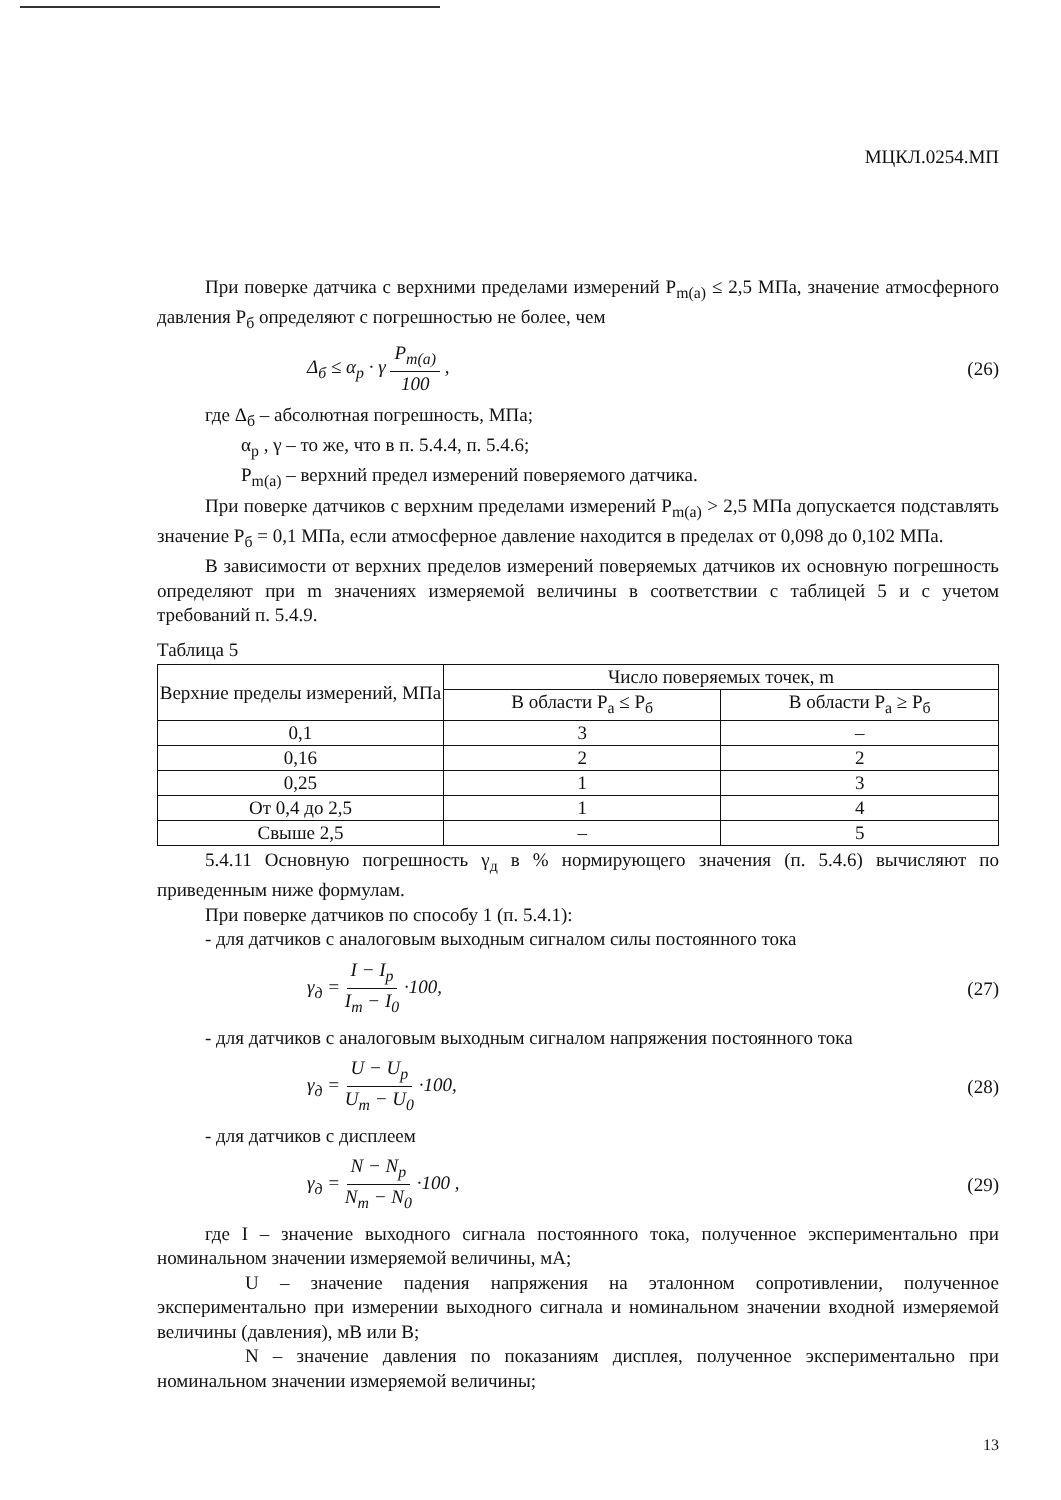МЦКЛ.0254.МП
При поверке датчика с верхними пределами измерений P<sub>m(a)</sub> ≤ 2,5 МПа, значение атмосферного давления P<sub>б</sub> определяют с погрешностью не более, чем
Δ<sub>б</sub> ≤ α<sub>p</sub> · γ P<sub>m(a)</sub> 100 , (26)
где Δ<sub>б</sub> – абсолютная погрешность, МПа;
α<sub>p</sub> , γ – то же, что в п. 5.4.4, п. 5.4.6;
P<sub>m(a)</sub> – верхний предел измерений поверяемого датчика.
При поверке датчиков с верхним пределами измерений P<sub>m(a)</sub> > 2,5 МПа допускается подставлять значение P<sub>б</sub> = 0,1 МПа, если атмосферное давление находится в пределах от 0,098 до 0,102 МПа.
В зависимости от верхних пределов измерений поверяемых датчиков их основную погрешность определяют при m значениях измеряемой величины в соответствии с таблицей 5 и с учетом требований п. 5.4.9.
Таблица 5
| Верхние пределы измерений, МПа | Число поверяемых точек, m | |
| --- | --- | --- |
| | В области P<sub>a</sub> ≤ P<sub>б</sub> | В области P<sub>a</sub> ≥ P<sub>б</sub> |
| 0,1 | 3 | – |
| 0,16 | 2 | 2 |
| 0,25 | 1 | 3 |
| От 0,4 до 2,5 | 1 | 4 |
| Свыше 2,5 | – | 5 |
5.4.11 Основную погрешность γ<sub>д</sub> в % нормирующего значения (п. 5.4.6) вычисляют по приведенным ниже формулам.
При поверке датчиков по способу 1 (п. 5.4.1):
- для датчиков с аналоговым выходным сигналом силы постоянного тока
γ<sub>д</sub> = I − I<sub>p</sub> I<sub>m</sub> − I<sub>0</sub> ·100, (27)
- для датчиков с аналоговым выходным сигналом напряжения постоянного тока
γ<sub>д</sub> = U − U<sub>p</sub> U<sub>m</sub> − U<sub>0</sub> ·100, (28)
- для датчиков с дисплеем
γ<sub>д</sub> = N − N<sub>p</sub> N<sub>m</sub> − N<sub>0</sub> ·100 , (29)
где I – значение выходного сигнала постоянного тока, полученное экспериментально при номинальном значении измеряемой величины, мА;
U – значение падения напряжения на эталонном сопротивлении, полученное экспериментально при измерении выходного сигнала и номинальном значении входной измеряемой величины (давления), мВ или В;
N – значение давления по показаниям дисплея, полученное экспериментально при номинальном значении измеряемой величины;
13